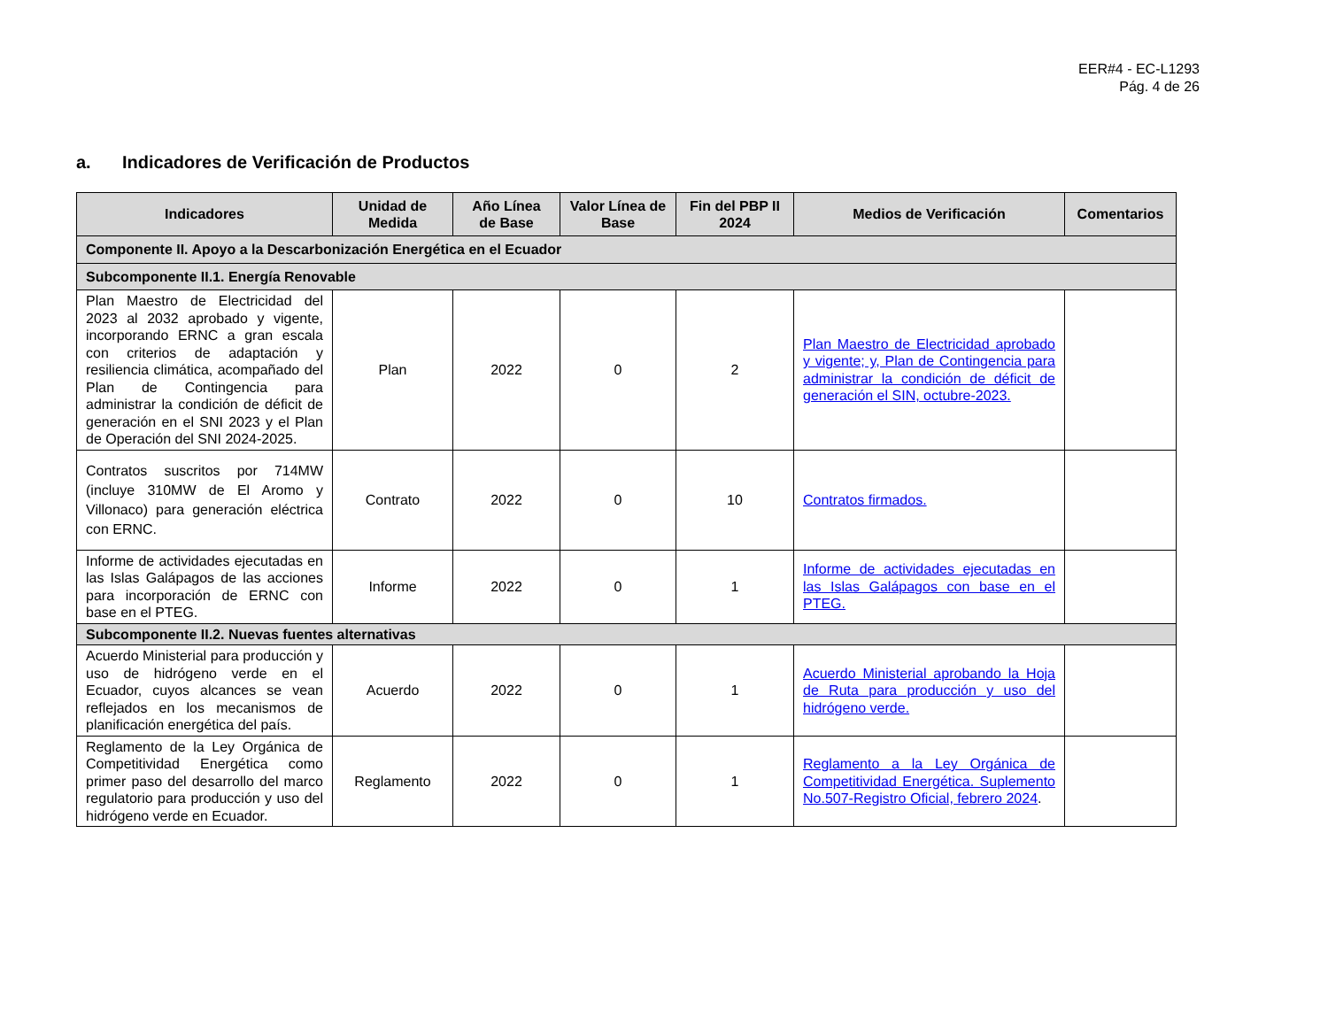EER#4 - EC-L1293
Pág. 4 de 26
a. Indicadores de Verificación de Productos
| Indicadores | Unidad de Medida | Año Línea de Base | Valor Línea de Base | Fin del PBP II 2024 | Medios de Verificación | Comentarios |
| --- | --- | --- | --- | --- | --- | --- |
| Componente II. Apoyo a la Descarbonización Energética en el Ecuador | | | | | | |
| Subcomponente II.1. Energía Renovable | | | | | | |
| Plan Maestro de Electricidad del 2023 al 2032 aprobado y vigente, incorporando ERNC a gran escala con criterios de adaptación y resiliencia climática, acompañado del Plan de Contingencia para administrar la condición de déficit de generación en el SNI 2023 y el Plan de Operación del SNI 2024-2025. | Plan | 2022 | 0 | 2 | Plan Maestro de Electricidad aprobado y vigente; y, Plan de Contingencia para administrar la condición de déficit de generación el SIN, octubre-2023. | |
| Contratos suscritos por 714MW (incluye 310MW de El Aromo y Villonaco) para generación eléctrica con ERNC. | Contrato | 2022 | 0 | 10 | Contratos firmados. | |
| Informe de actividades ejecutadas en las Islas Galápagos de las acciones para incorporación de ERNC con base en el PTEG. | Informe | 2022 | 0 | 1 | Informe de actividades ejecutadas en las Islas Galápagos con base en el PTEG. | |
| Subcomponente II.2. Nuevas fuentes alternativas | | | | | | |
| Acuerdo Ministerial para producción y uso de hidrógeno verde en el Ecuador, cuyos alcances se vean reflejados en los mecanismos de planificación energética del país. | Acuerdo | 2022 | 0 | 1 | Acuerdo Ministerial aprobando la Hoja de Ruta para producción y uso del hidrógeno verde. | |
| Reglamento de la Ley Orgánica de Competitividad Energética como primer paso del desarrollo del marco regulatorio para producción y uso del hidrógeno verde en Ecuador. | Reglamento | 2022 | 0 | 1 | Reglamento a la Ley Orgánica de Competitividad Energética. Suplemento No.507-Registro Oficial, febrero 2024 . | |